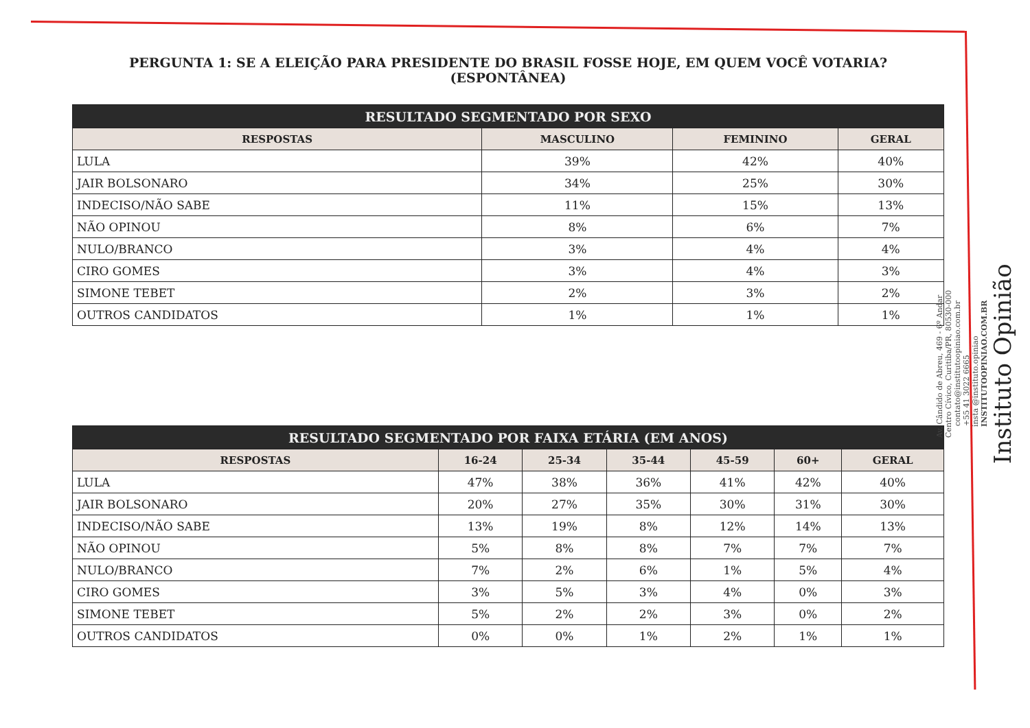PERGUNTA 1: SE A ELEIÇÃO PARA PRESIDENTE DO BRASIL FOSSE HOJE, EM QUEM VOCÊ VOTARIA? (ESPONTÂNEA)
| RESULTADO SEGMENTADO POR SEXO | | | |
| --- | --- | --- | --- |
| RESPOSTAS | MASCULINO | FEMININO | GERAL |
| LULA | 39% | 42% | 40% |
| JAIR BOLSONARO | 34% | 25% | 30% |
| INDECISO/NÃO SABE | 11% | 15% | 13% |
| NÃO OPINOU | 8% | 6% | 7% |
| NULO/BRANCO | 3% | 4% | 4% |
| CIRO GOMES | 3% | 4% | 3% |
| SIMONE TEBET | 2% | 3% | 2% |
| OUTROS CANDIDATOS | 1% | 1% | 1% |
| RESULTADO SEGMENTADO POR FAIXA ETÁRIA (EM ANOS) | | | | | | |
| --- | --- | --- | --- | --- | --- | --- |
| RESPOSTAS | 16-24 | 25-34 | 35-44 | 45-59 | 60+ | GERAL |
| LULA | 47% | 38% | 36% | 41% | 42% | 40% |
| JAIR BOLSONARO | 20% | 27% | 35% | 30% | 31% | 30% |
| INDECISO/NÃO SABE | 13% | 19% | 8% | 12% | 14% | 13% |
| NÃO OPINOU | 5% | 8% | 8% | 7% | 7% | 7% |
| NULO/BRANCO | 7% | 2% | 6% | 1% | 5% | 4% |
| CIRO GOMES | 3% | 5% | 3% | 4% | 0% | 3% |
| SIMONE TEBET | 5% | 2% | 2% | 3% | 0% | 2% |
| OUTROS CANDIDATOS | 0% | 0% | 1% | 2% | 1% | 1% |
Instituto Opinião
insta @instituto.opiniao
INSTITUTOOPINIAO.COM.BR
contato@institutoopiniao.com.br
+55 41 3022 6665
Av. Cândido de Abreu, 469 - 6º Andar
Centro Cívico, Curitiba/PR, 80530-000